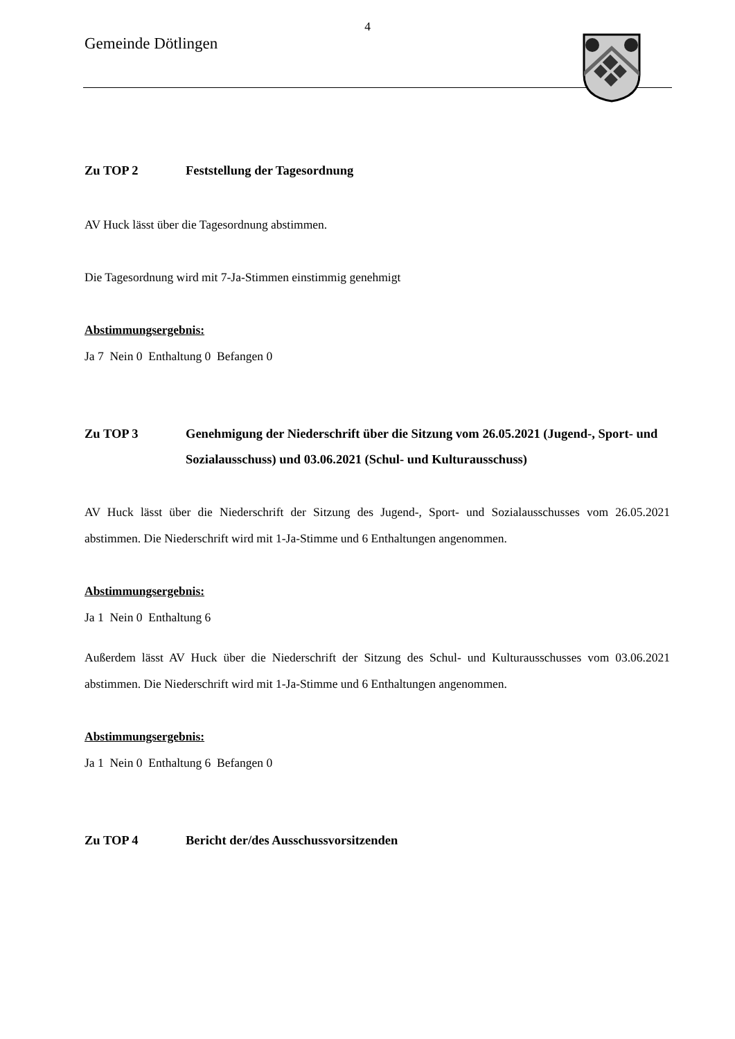4
Gemeinde Dötlingen
Zu TOP 2 Feststellung der Tagesordnung
AV Huck lässt über die Tagesordnung abstimmen.
Die Tagesordnung wird mit 7-Ja-Stimmen einstimmig genehmigt
Abstimmungsergebnis:
Ja 7 Nein 0 Enthaltung 0 Befangen 0
Zu TOP 3 Genehmigung der Niederschrift über die Sitzung vom 26.05.2021 (Jugend-, Sport- und Sozialausschuss) und 03.06.2021 (Schul- und Kulturausschuss)
AV Huck lässt über die Niederschrift der Sitzung des Jugend-, Sport- und Sozialausschusses vom 26.05.2021 abstimmen. Die Niederschrift wird mit 1-Ja-Stimme und 6 Enthaltungen angenommen.
Abstimmungsergebnis:
Ja 1 Nein 0 Enthaltung 6
Außerdem lässt AV Huck über die Niederschrift der Sitzung des Schul- und Kulturausschusses vom 03.06.2021 abstimmen. Die Niederschrift wird mit 1-Ja-Stimme und 6 Enthaltungen angenommen.
Abstimmungsergebnis:
Ja 1 Nein 0 Enthaltung 6 Befangen 0
Zu TOP 4 Bericht der/des Ausschussvorsitzenden